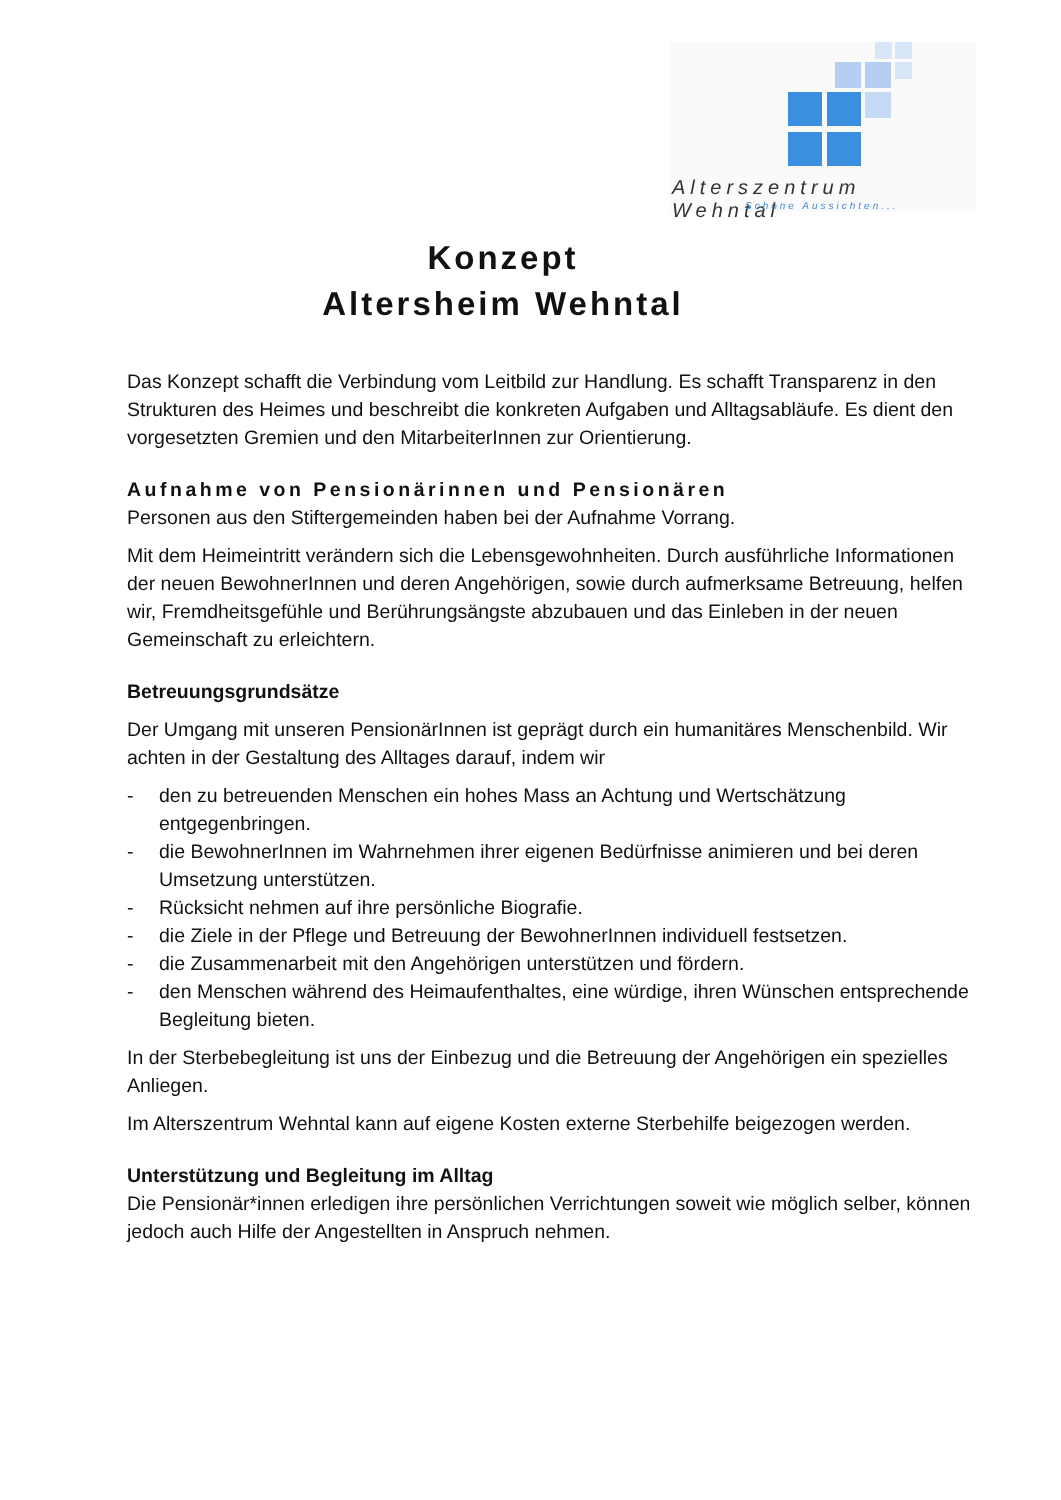Alterszentrum Wehntal
Schöne Aussichten...
Konzept
Altersheim Wehntal
Das Konzept schafft die Verbindung vom Leitbild zur Handlung. Es schafft Transparenz in den Strukturen des Heimes und beschreibt die konkreten Aufgaben und Alltagsabläufe. Es dient den vorgesetzten Gremien und den MitarbeiterInnen zur Orientierung.
Aufnahme von Pensionärinnen und Pensionären
Personen aus den Stiftergemeinden haben bei der Aufnahme Vorrang.
Mit dem Heimeintritt verändern sich die Lebensgewohnheiten. Durch ausführliche Informationen der neuen BewohnerInnen und deren Angehörigen, sowie durch aufmerksame Betreuung, helfen wir, Fremdheitsgefühle und Berührungsängste abzubauen und das Einleben in der neuen Gemeinschaft zu erleichtern.
Betreuungsgrundsätze
Der Umgang mit unseren PensionärInnen ist geprägt durch ein humanitäres Menschenbild. Wir achten in der Gestaltung des Alltages darauf, indem wir
- den zu betreuenden Menschen ein hohes Mass an Achtung und Wertschätzung entgegenbringen.
- die BewohnerInnen im Wahrnehmen ihrer eigenen Bedürfnisse animieren und bei deren Umsetzung unterstützen.
- Rücksicht nehmen auf ihre persönliche Biografie.
- die Ziele in der Pflege und Betreuung der BewohnerInnen individuell festsetzen.
- die Zusammenarbeit mit den Angehörigen unterstützen und fördern.
- den Menschen während des Heimaufenthaltes, eine würdige, ihren Wünschen entsprechende Begleitung bieten.
In der Sterbebegleitung ist uns der Einbezug und die Betreuung der Angehörigen ein spezielles Anliegen.
Im Alterszentrum Wehntal kann auf eigene Kosten externe Sterbehilfe beigezogen werden.
Unterstützung und Begleitung im Alltag
Die Pensionär*innen erledigen ihre persönlichen Verrichtungen soweit wie möglich selber, können jedoch auch Hilfe der Angestellten in Anspruch nehmen.